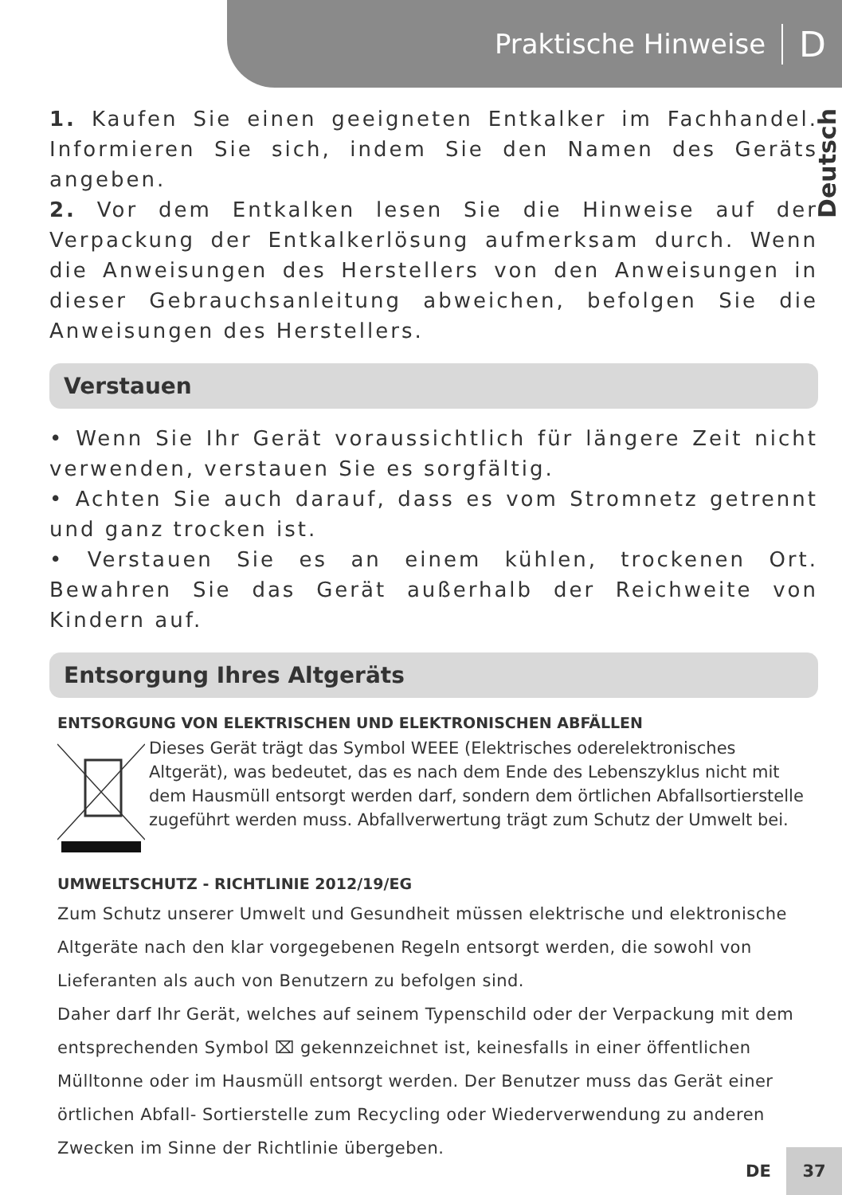Praktische Hinweise D
Deutsch
1. Kaufen Sie einen geeigneten Entkalker im Fachhandel. Informieren Sie sich, indem Sie den Namen des Geräts angeben.
2. Vor dem Entkalken lesen Sie die Hinweise auf der Verpackung der Entkalkerlösung aufmerksam durch. Wenn die Anweisungen des Herstellers von den Anweisungen in dieser Gebrauchsanleitung abweichen, befolgen Sie die Anweisungen des Herstellers.
Verstauen
• Wenn Sie Ihr Gerät voraussichtlich für längere Zeit nicht verwenden, verstauen Sie es sorgfältig.
• Achten Sie auch darauf, dass es vom Stromnetz getrennt und ganz trocken ist.
• Verstauen Sie es an einem kühlen, trockenen Ort. Bewahren Sie das Gerät außerhalb der Reichweite von Kindern auf.
Entsorgung Ihres Altgeräts
ENTSORGUNG VON ELEKTRISCHEN UND ELEKTRONISCHEN ABFÄLLEN
Dieses Gerät trägt das Symbol WEEE (Elektrisches oderelektronisches Altgerät), was bedeutet, das es nach dem Ende des Lebenszyklus nicht mit dem Hausmüll entsorgt werden darf, sondern dem örtlichen Abfallsortierstelle zugeführt werden muss. Abfallverwertung trägt zum Schutz der Umwelt bei.
UMWELTSCHUTZ - RICHTLINIE 2012/19/EG
Zum Schutz unserer Umwelt und Gesundheit müssen elektrische und elektronische Altgeräte nach den klar vorgegebenen Regeln entsorgt werden, die sowohl von Lieferanten als auch von Benutzern zu befolgen sind.
Daher darf Ihr Gerät, welches auf seinem Typenschild oder der Verpackung mit dem entsprechenden Symbol ⌧ gekennzeichnet ist, keinesfalls in einer öffentlichen Mülltonne oder im Hausmüll entsorgt werden. Der Benutzer muss das Gerät einer örtlichen Abfall- Sortierstelle zum Recycling oder Wiederverwendung zu anderen Zwecken im Sinne der Richtlinie übergeben.
DE 37